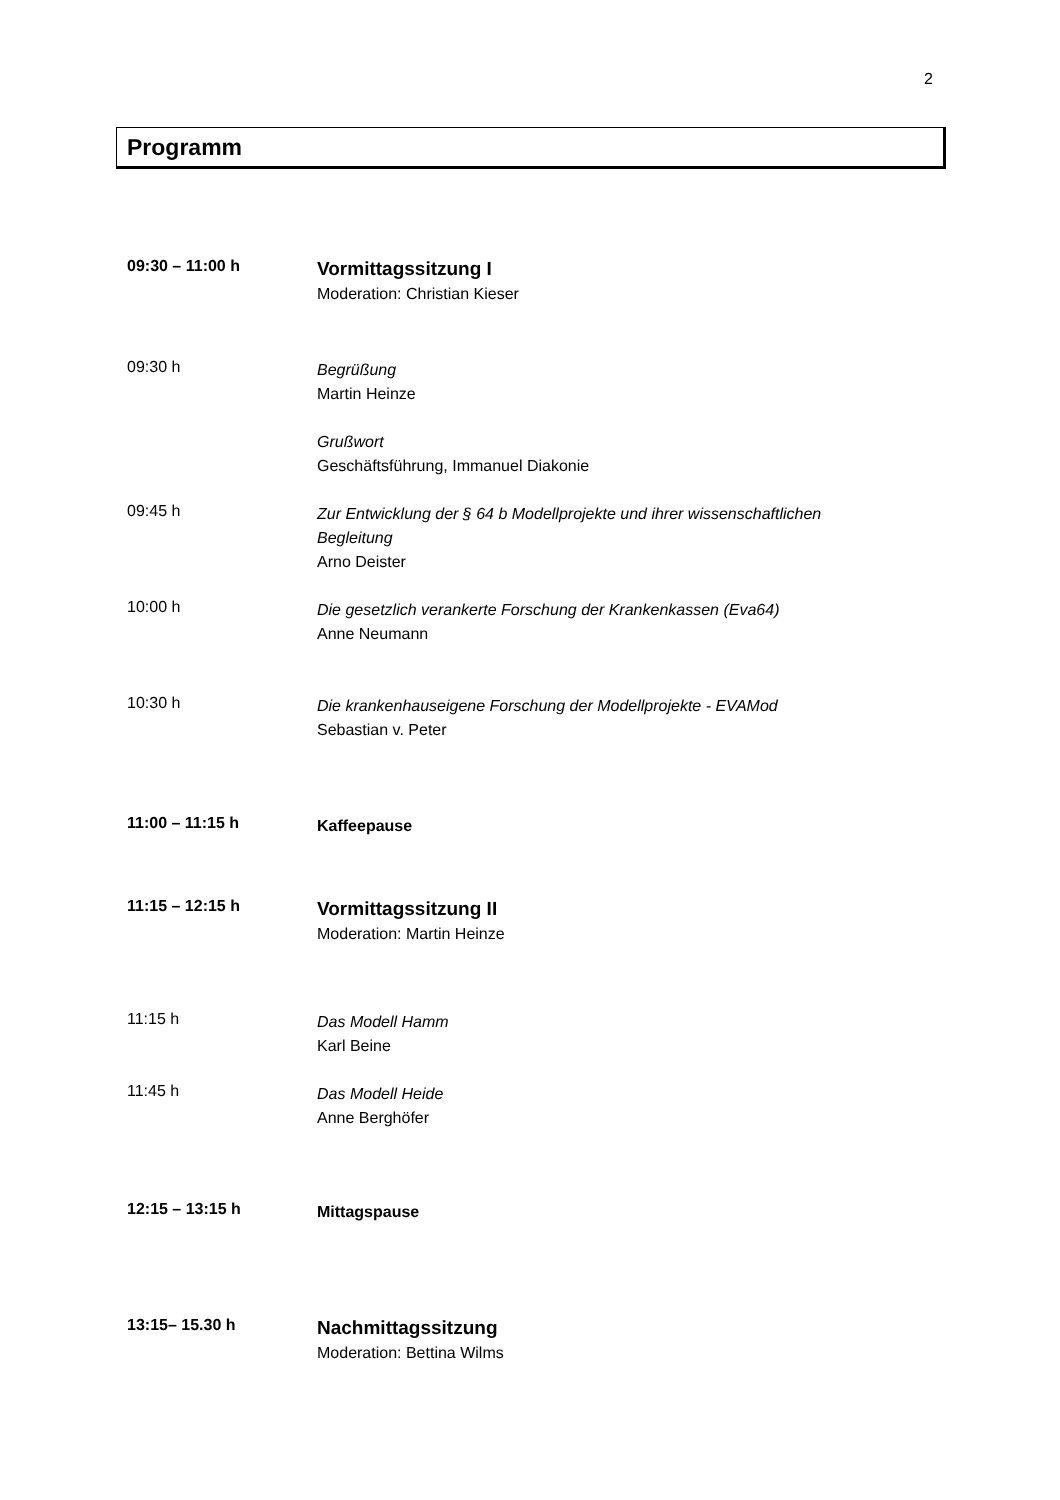2
Programm
09:30 – 11:00 h
Vormittagssitzung I
Moderation: Christian Kieser
09:30 h
Begrüßung
Martin Heinze
Grußwort
Geschäftsführung, Immanuel Diakonie
09:45 h
Zur Entwicklung der § 64 b Modellprojekte und ihrer wissenschaftlichen
Begleitung
Arno Deister
10:00 h
Die gesetzlich verankerte Forschung der Krankenkassen (Eva64)
Anne Neumann
10:30 h
Die krankenhauseigene Forschung der Modellprojekte - EVAMod
Sebastian v. Peter
11:00 – 11:15 h
Kaffeepause
11:15 – 12:15 h
Vormittagssitzung II
Moderation: Martin Heinze
11:15 h
Das Modell Hamm
Karl Beine
11:45 h
Das Modell Heide
Anne Berghöfer
12:15 – 13:15 h
Mittagspause
13:15– 15.30 h
Nachmittagssitzung
Moderation: Bettina Wilms